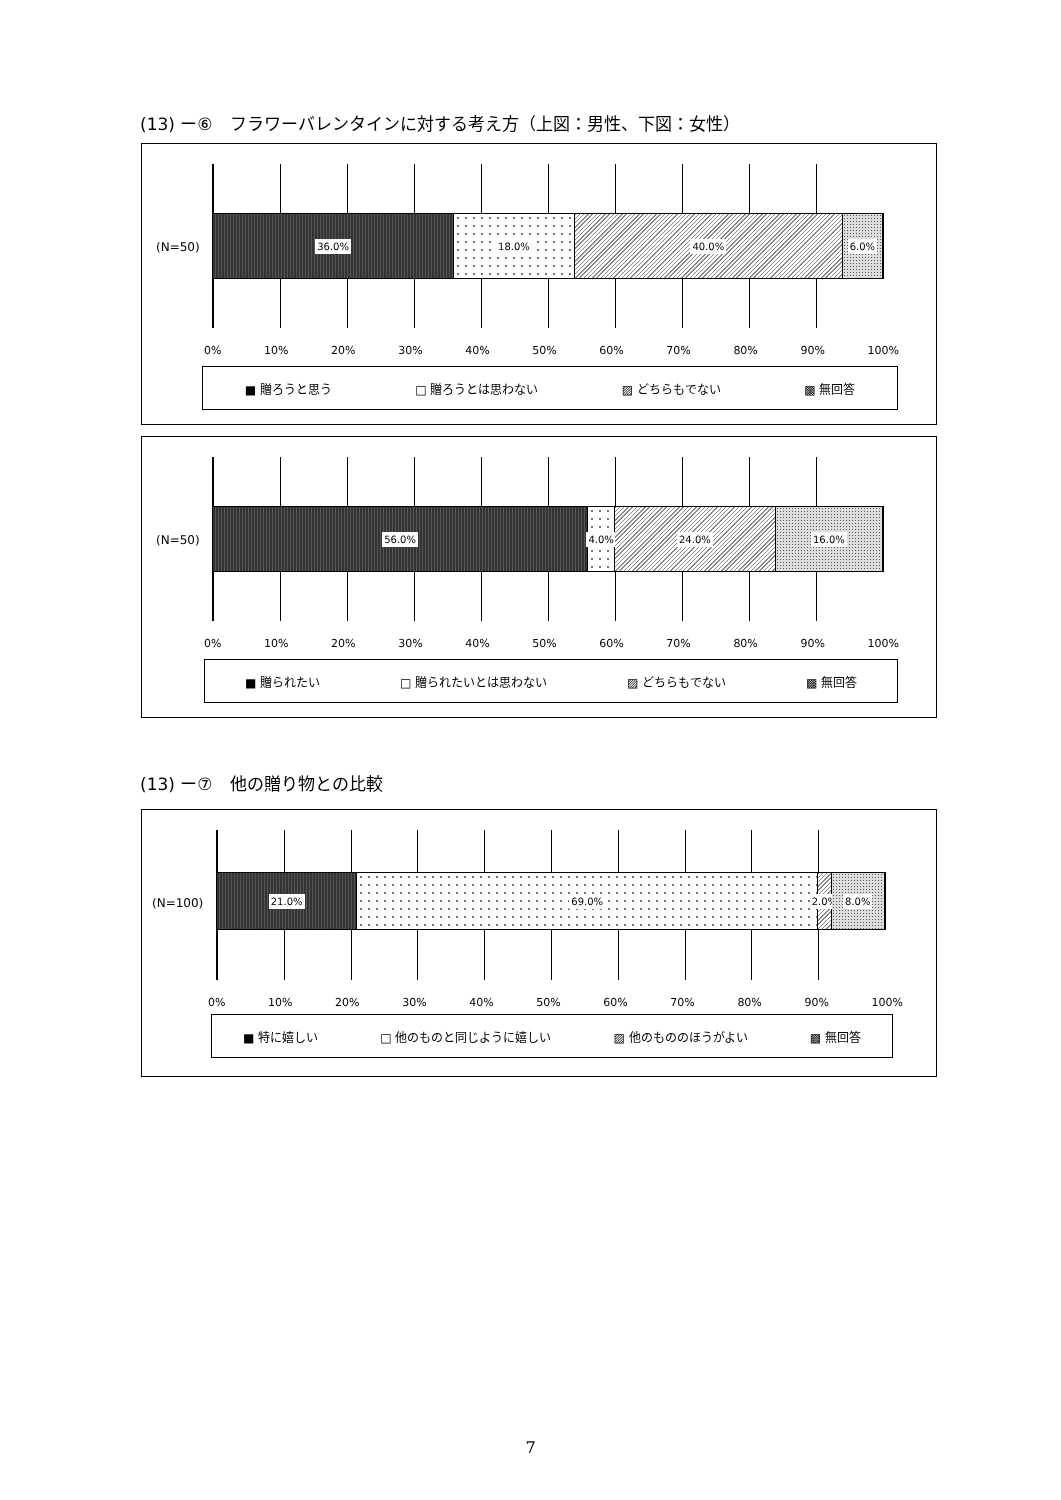(13) ー⑥　フラワーバレンタインに対する考え方（上図：男性、下図：女性）
(N=50)
36.0% 18.0% 40.0% 6.0%
0% 10% 20% 30% 40% 50% 60% 70% 80% 90% 100%
■ 贈ろうと思う □ 贈ろうとは思わない ▨ どちらもでない ▩ 無回答
(N=50)
56.0% 4.0% 24.0% 16.0%
0% 10% 20% 30% 40% 50% 60% 70% 80% 90% 100%
■ 贈られたい □ 贈られたいとは思わない ▨ どちらもでない ▩ 無回答
(13) ー⑦　他の贈り物との比較
(N=100)
21.0% 69.0% 2.0% 8.0%
0% 10% 20% 30% 40% 50% 60% 70% 80% 90% 100%
■ 特に嬉しい □ 他のものと同じように嬉しい ▨ 他のもののほうがよい ▩ 無回答
7